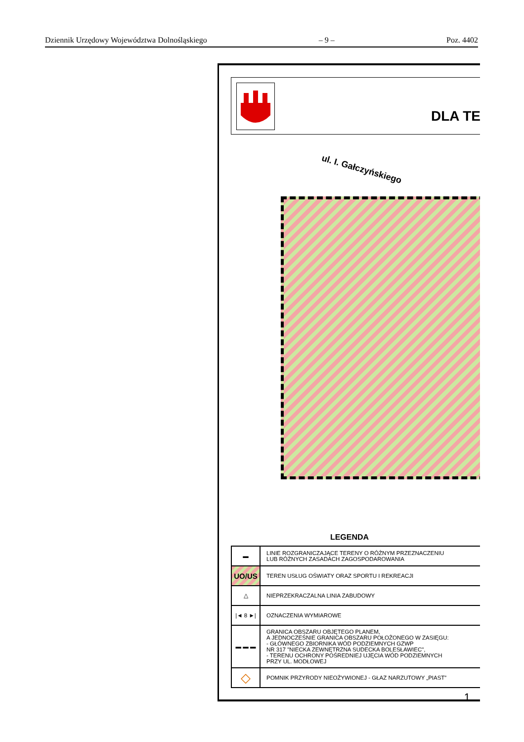Dziennik Urzędowy Województwa Dolnośląskiego – 9 – Poz. 4402
DLA TE
ul. I. Gałczyńskiego
LEGENDA
| ▬ | LINIE ROZGRANICZAJĄCE TERENY O RÓŻNYM PRZEZNACZENIU LUB RÓŻNYCH ZASADACH ZAGOSPODAROWANIA |
| UO/US | TEREN USŁUG OŚWIATY ORAZ SPORTU I REKREACJI |
| △ | NIEPRZEKRACZALNA LINIA ZABUDOWY |
| /◄ 8 ►/ | OZNACZENIA WYMIAROWE |
| ▬ ▬ ▬ | GRANICA OBSZARU OBJĘTEGO PLANEM, A JEDNOCZEŚNIE GRANICA OBSZARU POŁOŻONEGO W ZASIĘGU: - GŁÓWNEGO ZBIORNIKA WÓD PODZIEMNYCH GZWP NR 317 "NIECKA ZEWNĘTRZNA SUDECKA BOLESŁAWIEC", - TERENU OCHRONY POŚREDNIEJ UJĘCIA WÓD PODZIEMNYCH PRZY UL. MODŁOWEJ |
| ◇ | POMNIK PRZYRODY NIEOŻYWIONEJ - GŁAZ NARZUTOWY „PIAST” |
1